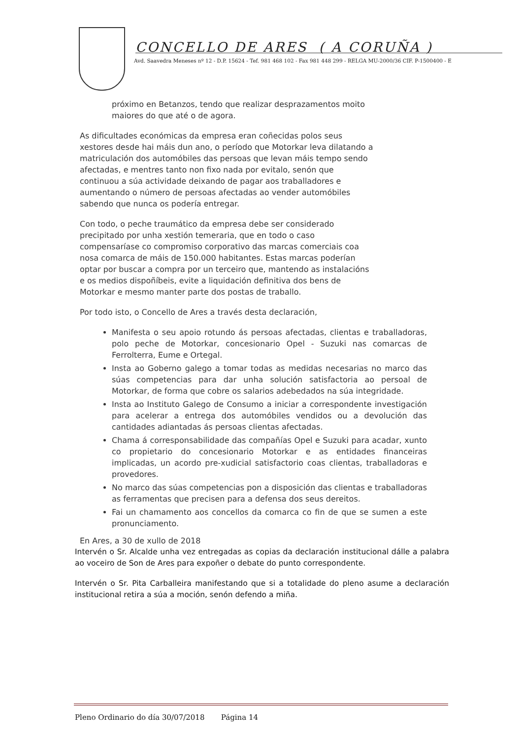CONCELLO DE ARES ( A CORUÑA )
Avd. Saavedra Meneses nº 12 - D.P. 15624 - Tef. 981 468 102 - Fax 981 448 299 - RELGA MU-2000/36 CIF. P-1500400 - E
próximo en Betanzos, tendo que realizar desprazamentos moito maiores do que até o de agora.
As dificultades económicas da empresa eran coñecidas polos seus xestores desde hai máis dun ano, o período que Motorkar leva dilatando a matriculación dos automóbiles das persoas que levan máis tempo sendo afectadas, e mentres tanto non fixo nada por evitalo, senón que continuou a súa actividade deixando de pagar aos traballadores e aumentando o número de persoas afectadas ao vender automóbiles sabendo que nunca os podería entregar.
Con todo, o peche traumático da empresa debe ser considerado precipitado por unha xestión temeraria, que en todo o caso compensaríase co compromiso corporativo das marcas comerciais coa nosa comarca de máis de 150.000 habitantes. Estas marcas poderían optar por buscar a compra por un terceiro que, mantendo as instalacións e os medios dispoñíbeis, evite a liquidación definitiva dos bens de Motorkar e mesmo manter parte dos postas de traballo.
Por todo isto, o Concello de Ares a través desta declaración,
Manifesta o seu apoio rotundo ás persoas afectadas, clientas e traballadoras, polo peche de Motorkar, concesionario Opel - Suzuki nas comarcas de Ferrolterra, Eume e Ortegal.
Insta ao Goberno galego a tomar todas as medidas necesarias no marco das súas competencias para dar unha solución satisfactoria ao persoal de Motorkar, de forma que cobre os salarios adebedados na súa integridade.
Insta ao Instituto Galego de Consumo a iniciar a correspondente investigación para acelerar a entrega dos automóbiles vendidos ou a devolución das cantidades adiantadas ás persoas clientas afectadas.
Chama á corresponsabilidade das compañías Opel e Suzuki para acadar, xunto co propietario do concesionario Motorkar e as entidades financeiras implicadas, un acordo pre-xudicial satisfactorio coas clientas, traballadoras e provedores.
No marco das súas competencias pon a disposición das clientas e traballadoras as ferramentas que precisen para a defensa dos seus dereitos.
Fai un chamamento aos concellos da comarca co fin de que se sumen a este pronunciamento.
En Ares, a 30 de xullo de 2018
Intervén o Sr. Alcalde unha vez entregadas as copias da declaración institucional dálle a palabra ao voceiro de Son de Ares para expoñer o debate do punto correspondente.
Intervén o Sr. Pita Carballeira manifestando que si a totalidade do pleno asume a declaración institucional retira a súa a moción, senón defendo a miña.
Pleno Ordinario do día 30/07/2018 Página 14